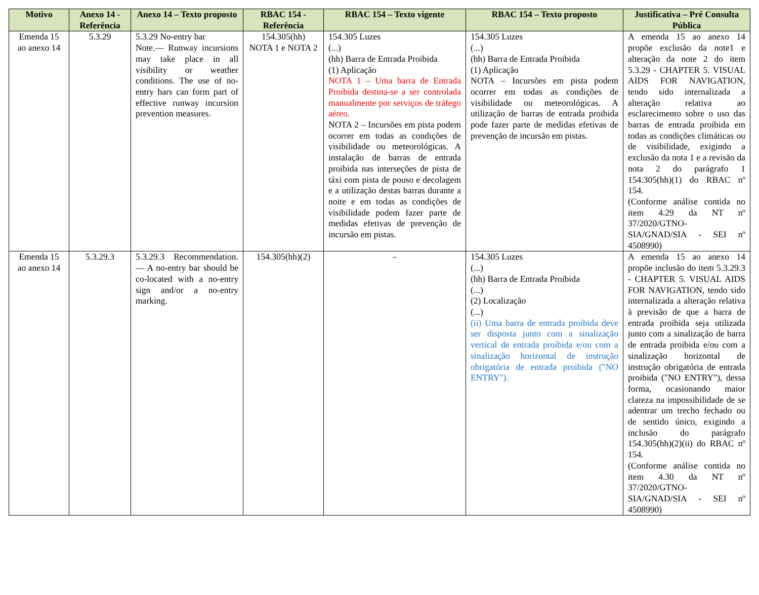| Motivo | Anexo 14 - Referência | Anexo 14 – Texto proposto | RBAC 154 - Referência | RBAC 154 – Texto vigente | RBAC 154 – Texto proposto | Justificativa – Pré Consulta Pública |
| --- | --- | --- | --- | --- | --- | --- |
| Emenda 15 ao anexo 14 | 5.3.29 | 5.3.29 No-entry bar Note.— Runway incursions may take place in all visibility or weather conditions. The use of no-entry bars can form part of effective runway incursion prevention measures. | 154.305(hh) NOTA 1 e NOTA 2 | 154.305 Luzes (...) (hh) Barra de Entrada Proibida (1) Aplicação NOTA 1 – Uma barra de Entrada Proibida destina-se a ser controlada manualmente por serviços de tráfego aéreo. NOTA 2 – Incursões em pista podem ocorrer em todas as condições de visibilidade ou meteorológicas. A instalação de barras de entrada proibida nas interseções de pista de táxi com pista de pouso e decolagem e a utilização destas barras durante a noite e em todas as condições de visibilidade podem fazer parte de medidas efetivas de prevenção de incursão em pistas. | 154.305 Luzes (...) (hh) Barra de Entrada Proibida (1) Aplicação NOTA – Incursões em pista podem ocorrer em todas as condições de visibilidade ou meteorológicas. A utilização de barras de entrada proibida pode fazer parte de medidas efetivas de prevenção de incursão em pistas. | A emenda 15 ao anexo 14 propõe exclusão da note1 e alteração da note 2 do item 5.3.29 - CHAPTER 5. VISUAL AIDS FOR NAVIGATION, tendo sido internalizada a alteração relativa ao esclarecimento sobre o uso das barras de entrada proibida em todas as condições climáticas ou de visibilidade, exigindo a exclusão da nota 1 e a revisão da nota 2 do parágrafo 1 154.305(hh)(1) do RBAC nº 154. (Conforme análise contida no item 4.29 da NT nº 37/2020/GTNO-SIA/GNAD/SIA - SEI nº 4508990) |
| Emenda 15 ao anexo 14 | 5.3.29.3 | 5.3.29.3 Recommendation.— A no-entry bar should be co-located with a no-entry sign and/or a no-entry marking. | 154.305(hh)(2) | - | 154.305 Luzes (...) (hh) Barra de Entrada Proibida (...) (2) Localização (...) (ii) Uma barra de entrada proibida deve ser disposta junto com a sinalização vertical de entrada proibida e/ou com a sinalização horizontal de instrução obrigatória de entrada proibida ("NO ENTRY"). | A emenda 15 ao anexo 14 propõe inclusão do item 5.3.29.3 - CHAPTER 5. VISUAL AIDS FOR NAVIGATION, tendo sido internalizada a alteração relativa à previsão de que a barra de entrada proibida seja utilizada junto com a sinalização de barra de entrada proibida e/ou com a sinalização horizontal de instrução obrigatória de entrada proibida ("NO ENTRY"), dessa forma, ocasionando maior clareza na impossibilidade de se adentrar um trecho fechado ou de sentido único, exigindo a inclusão do parágrafo 154.305(hh)(2)(ii) do RBAC nº 154. (Conforme análise contida no item 4.30 da NT nº 37/2020/GTNO-SIA/GNAD/SIA - SEI nº 4508990) |